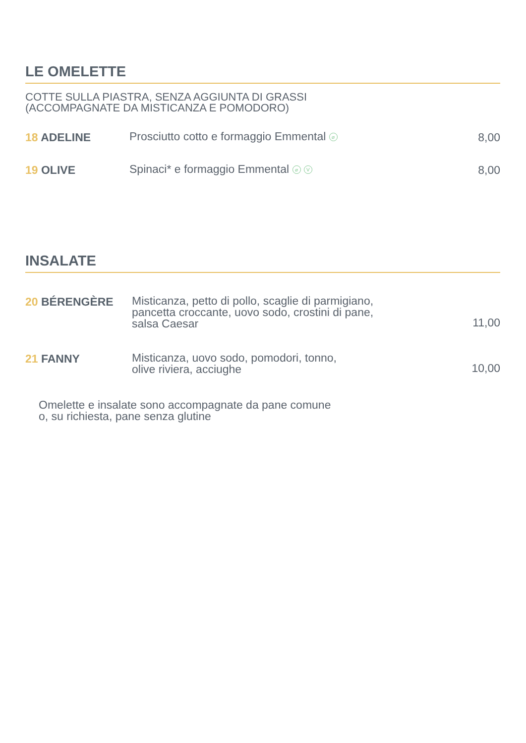LE OMELETTE
COTTE SULLA PIASTRA, SENZA AGGIUNTA DI GRASSI
(ACCOMPAGNATE DA MISTICANZA E POMODORO)
18 ADELINE
Prosciutto cotto e formaggio Emmental ⌀
8,00
19 OLIVE
Spinaci* e formaggio Emmental ⌀ V
8,00
INSALATE
20 BÉRENGÈRE
Misticanza, petto di pollo, scaglie di parmigiano,
pancetta croccante, uovo sodo, crostini di pane,
salsa Caesar
11,00
21 FANNY
Misticanza, uovo sodo, pomodori, tonno,
olive riviera, acciughe
10,00
Omelette e insalate sono accompagnate da pane comune
o, su richiesta, pane senza glutine